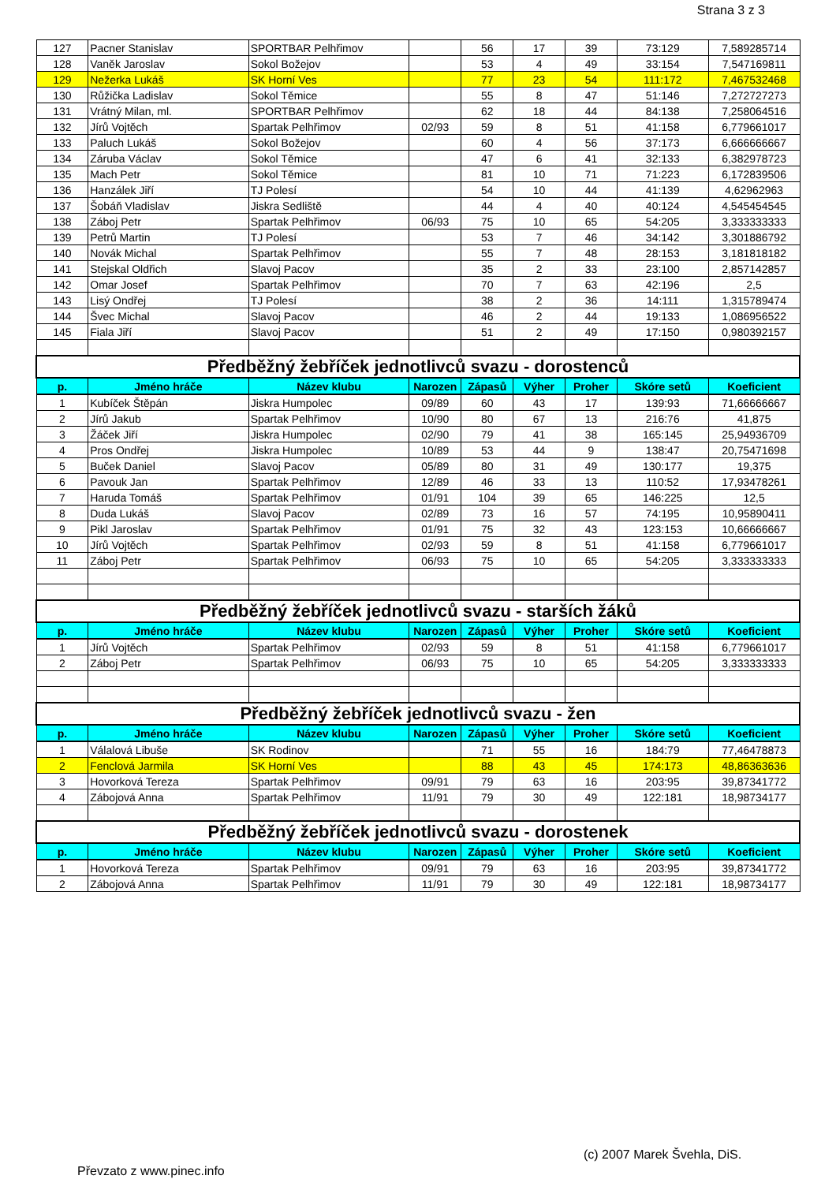Strana 3 z 3
| 127 | Pacner Stanislav | SPORTBAR Pelhřimov | | 56 | 17 | 39 | 73:129 | 7,589285714 |
| 128 | Vaněk Jaroslav | Sokol Božejov | | 53 | 4 | 49 | 33:154 | 7,547169811 |
| 129 | Nežerka Lukáš | SK Horní Ves | | 77 | 23 | 54 | 111:172 | 7,467532468 |
| 130 | Růžička Ladislav | Sokol Těmice | | 55 | 8 | 47 | 51:146 | 7,272727273 |
| 131 | Vrátný Milan, ml. | SPORTBAR Pelhřimov | | 62 | 18 | 44 | 84:138 | 7,258064516 |
| 132 | Jírů Vojtěch | Spartak Pelhřimov | 02/93 | 59 | 8 | 51 | 41:158 | 6,779661017 |
| 133 | Paluch Lukáš | Sokol Božejov | | 60 | 4 | 56 | 37:173 | 6,666666667 |
| 134 | Záruba Václav | Sokol Těmice | | 47 | 6 | 41 | 32:133 | 6,382978723 |
| 135 | Mach Petr | Sokol Těmice | | 81 | 10 | 71 | 71:223 | 6,172839506 |
| 136 | Hanzálek Jiří | TJ Polesí | | 54 | 10 | 44 | 41:139 | 4,62962963 |
| 137 | Šobáň Vladislav | Jiskra Sedliště | | 44 | 4 | 40 | 40:124 | 4,545454545 |
| 138 | Záboj Petr | Spartak Pelhřimov | 06/93 | 75 | 10 | 65 | 54:205 | 3,333333333 |
| 139 | Petrů Martin | TJ Polesí | | 53 | 7 | 46 | 34:142 | 3,301886792 |
| 140 | Novák Michal | Spartak Pelhřimov | | 55 | 7 | 48 | 28:153 | 3,181818182 |
| 141 | Stejskal Oldřich | Slavoj Pacov | | 35 | 2 | 33 | 23:100 | 2,857142857 |
| 142 | Omar Josef | Spartak Pelhřimov | | 70 | 7 | 63 | 42:196 | 2,5 |
| 143 | Lisý Ondřej | TJ Polesí | | 38 | 2 | 36 | 14:111 | 1,315789474 |
| 144 | Švec Michal | Slavoj Pacov | | 46 | 2 | 44 | 19:133 | 1,086956522 |
| 145 | Fiala Jiří | Slavoj Pacov | | 51 | 2 | 49 | 17:150 | 0,980392157 |
| Předběžný žebříček jednotlivců svazu - dorostenců | | | | | | | | |
| p. | Jméno hráče | Název klubu | Narozen | Zápasů | Výher | Proher | Skóre setů | Koeficient |
| 1 | Kubíček Štěpán | Jiskra Humpolec | 09/89 | 60 | 43 | 17 | 139:93 | 71,66666667 |
| 2 | Jírů Jakub | Spartak Pelhřimov | 10/90 | 80 | 67 | 13 | 216:76 | 41,875 |
| 3 | Žáček Jiří | Jiskra Humpolec | 02/90 | 79 | 41 | 38 | 165:145 | 25,94936709 |
| 4 | Pros Ondřej | Jiskra Humpolec | 10/89 | 53 | 44 | 9 | 138:47 | 20,75471698 |
| 5 | Buček Daniel | Slavoj Pacov | 05/89 | 80 | 31 | 49 | 130:177 | 19,375 |
| 6 | Pavouk Jan | Spartak Pelhřimov | 12/89 | 46 | 33 | 13 | 110:52 | 17,93478261 |
| 7 | Haruda Tomáš | Spartak Pelhřimov | 01/91 | 104 | 39 | 65 | 146:225 | 12,5 |
| 8 | Duda Lukáš | Slavoj Pacov | 02/89 | 73 | 16 | 57 | 74:195 | 10,95890411 |
| 9 | Pikl Jaroslav | Spartak Pelhřimov | 01/91 | 75 | 32 | 43 | 123:153 | 10,66666667 |
| 10 | Jírů Vojtěch | Spartak Pelhřimov | 02/93 | 59 | 8 | 51 | 41:158 | 6,779661017 |
| 11 | Záboj Petr | Spartak Pelhřimov | 06/93 | 75 | 10 | 65 | 54:205 | 3,333333333 |
| Předběžný žebříček jednotlivců svazu - starších žáků | | | | | | | | |
| p. | Jméno hráče | Název klubu | Narozen | Zápasů | Výher | Proher | Skóre setů | Koeficient |
| 1 | Jírů Vojtěch | Spartak Pelhřimov | 02/93 | 59 | 8 | 51 | 41:158 | 6,779661017 |
| 2 | Záboj Petr | Spartak Pelhřimov | 06/93 | 75 | 10 | 65 | 54:205 | 3,333333333 |
| Předběžný žebříček jednotlivců svazu - žen | | | | | | | | |
| p. | Jméno hráče | Název klubu | Narozen | Zápasů | Výher | Proher | Skóre setů | Koeficient |
| 1 | Válalová Libuše | SK Rodinov | | 71 | 55 | 16 | 184:79 | 77,46478873 |
| 2 | Fenclová Jarmila | SK Horní Ves | | 88 | 43 | 45 | 174:173 | 48,86363636 |
| 3 | Hovorková Tereza | Spartak Pelhřimov | 09/91 | 79 | 63 | 16 | 203:95 | 39,87341772 |
| 4 | Zábojová Anna | Spartak Pelhřimov | 11/91 | 79 | 30 | 49 | 122:181 | 18,98734177 |
| Předběžný žebříček jednotlivců svazu - dorostenek | | | | | | | | |
| p. | Jméno hráče | Název klubu | Narozen | Zápasů | Výher | Proher | Skóre setů | Koeficient |
| 1 | Hovorková Tereza | Spartak Pelhřimov | 09/91 | 79 | 63 | 16 | 203:95 | 39,87341772 |
| 2 | Zábojová Anna | Spartak Pelhřimov | 11/91 | 79 | 30 | 49 | 122:181 | 18,98734177 |
(c) 2007 Marek Švehla, DiS.
Převzato z www.pinec.info